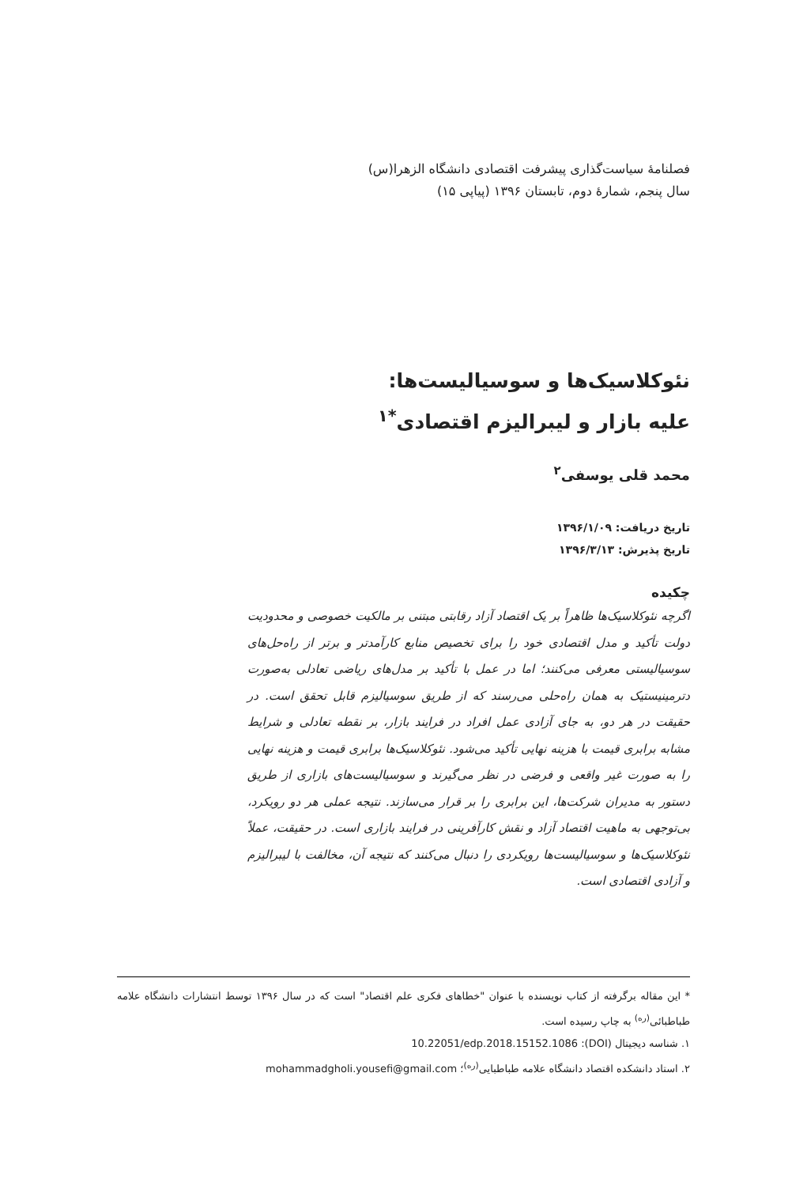فصلنامهٔ سیاست‌گذاری پیشرفت اقتصادی دانشگاه الزهرا(س)
سال پنجم، شمارهٔ دوم، تابستان ۱۳۹۶ (پیاپی ۱۵)
نئوکلاسیک‌ها و سوسیالیست‌ها:
علیه بازار و لیبرالیزم اقتصادی<sup>*۱</sup>
محمد قلی یوسفی<sup>۲</sup>
تاریخ دریافت: ۱۳۹۶/۱/۰۹
تاریخ پذیرش: ۱۳۹۶/۳/۱۳
چکیده
اگرچه نئوکلاسیک‌ها ظاهراً بر یک اقتصاد آزاد رقابتی مبتنی بر مالکیت خصوصی و محدودیت دولت تأکید و مدل اقتصادی خود را برای تخصیص منابع کارآمدتر و برتر از راه‌حل‌های سوسیالیستی معرفی می‌کنند؛ اما در عمل با تأکید بر مدل‌های ریاضی تعادلی به‌صورت دترمینیستیک به همان راه‌حلی می‌رسند که از طریق سوسیالیزم قابل تحقق است. در حقیقت در هر دو، به جای آزادی عمل افراد در فرایند بازار، بر نقطه تعادلی و شرایط مشابه برابری قیمت با هزینه نهایی تأکید می‌شود. نئوکلاسیک‌ها برابری قیمت و هزینه نهایی را به صورت غیر واقعی و فرضی در نظر می‌گیرند و سوسیالیست‌های بازاری از طریق دستور به مدیران شرکت‌ها، این برابری را بر قرار می‌سازند. نتیجه عملی هر دو رویکرد، بی‌توجهی به ماهیت اقتصاد آزاد و نقش کارآفرینی در فرایند بازاری است. در حقیقت، عملاً نئوکلاسیک‌ها و سوسیالیست‌ها رویکردی را دنبال می‌کنند که نتیجه آن، مخالفت با لیبرالیزم و آزادی اقتصادی است.
* این مقاله برگرفته از کتاب نویسنده با عنوان "خطاهای فکری علم اقتصاد" است که در سال ۱۳۹۶ توسط انتشارات دانشگاه علامه طباطبائی<sup>(ره)</sup> به چاپ رسیده است.
۱. شناسه دیجیتال (DOI): 10.22051/edp.2018.15152.1086
۲. استاد دانشکده اقتصاد دانشگاه علامه طباطبایی<sup>(ره)</sup>؛ mohammadgholi.yousefi@gmail.com